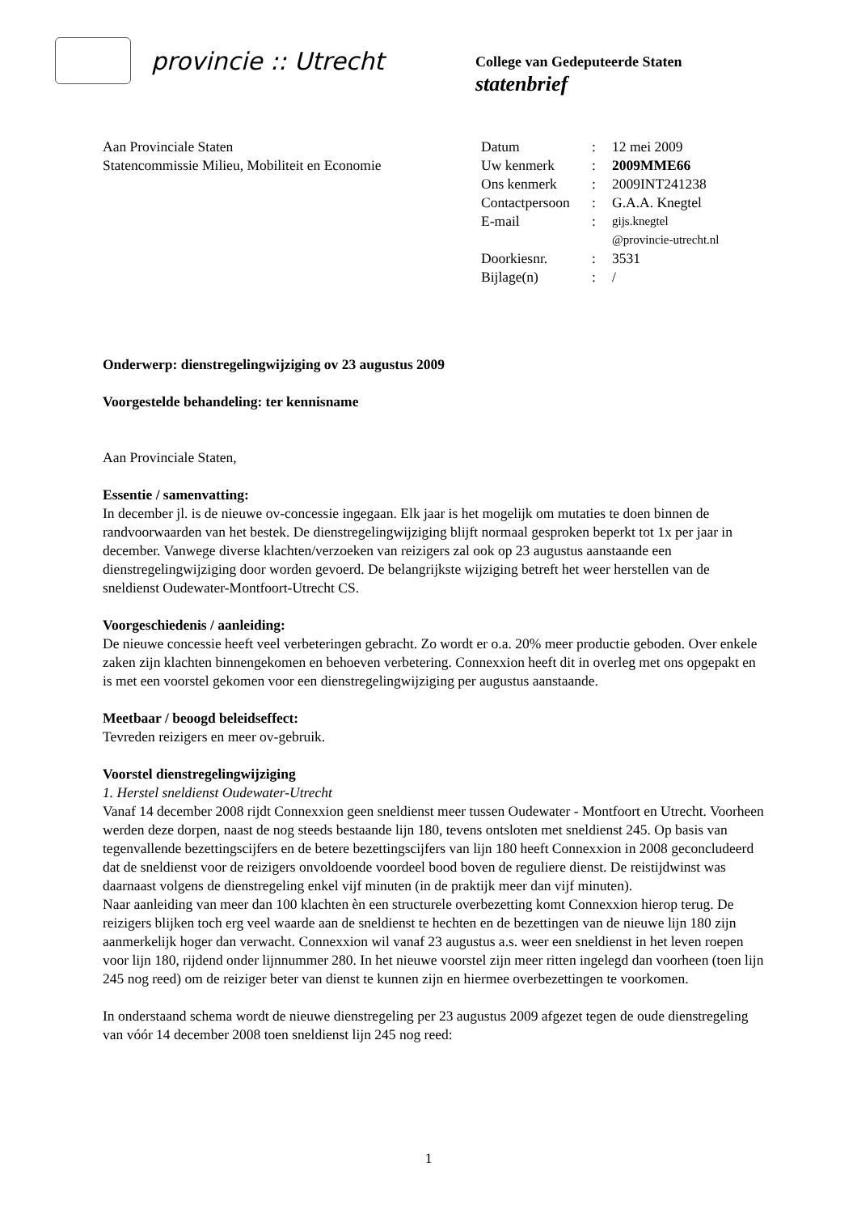provincie :: Utrecht
College van Gedeputeerde Staten
statenbrief
Aan Provinciale Staten
Statencommissie Milieu, Mobiliteit en Economie
| Datum | : | 12 mei 2009 |
| Uw kenmerk | : | 2009MME66 |
| Ons kenmerk | : | 2009INT241238 |
| Contactpersoon | : | G.A.A. Knegtel |
| E-mail | : | gijs.knegtel @provincie-utrecht.nl |
| Doorkiesnr. | : | 3531 |
| Bijlage(n) | : | / |
Onderwerp: dienstregelingwijziging ov 23 augustus 2009
Voorgestelde behandeling: ter kennisname
Aan Provinciale Staten,
Essentie / samenvatting:
In december jl. is de nieuwe ov-concessie ingegaan. Elk jaar is het mogelijk om mutaties te doen binnen de randvoorwaarden van het bestek. De dienstregelingwijziging blijft normaal gesproken beperkt tot 1x per jaar in december. Vanwege diverse klachten/verzoeken van reizigers zal ook op 23 augustus aanstaande een dienstregelingwijziging door worden gevoerd. De belangrijkste wijziging betreft het weer herstellen van de sneldienst Oudewater-Montfoort-Utrecht CS.
Voorgeschiedenis / aanleiding:
De nieuwe concessie heeft veel verbeteringen gebracht. Zo wordt er o.a. 20% meer productie geboden. Over enkele zaken zijn klachten binnengekomen en behoeven verbetering. Connexxion heeft dit in overleg met ons opgepakt en is met een voorstel gekomen voor een dienstregelingwijziging per augustus aanstaande.
Meetbaar / beoogd beleidseffect:
Tevreden reizigers en meer ov-gebruik.
Voorstel dienstregelingwijziging
1. Herstel sneldienst Oudewater-Utrecht
Vanaf 14 december 2008 rijdt Connexxion geen sneldienst meer tussen Oudewater - Montfoort en Utrecht. Voorheen werden deze dorpen, naast de nog steeds bestaande lijn 180, tevens ontsloten met sneldienst 245. Op basis van tegenvallende bezettingscijfers en de betere bezettingscijfers van lijn 180 heeft Connexxion in 2008 geconcludeerd dat de sneldienst voor de reizigers onvoldoende voordeel bood boven de reguliere dienst. De reistijdwinst was daarnaast volgens de dienstregeling enkel vijf minuten (in de praktijk meer dan vijf minuten).
Naar aanleiding van meer dan 100 klachten èn een structurele overbezetting komt Connexxion hierop terug. De reizigers blijken toch erg veel waarde aan de sneldienst te hechten en de bezettingen van de nieuwe lijn 180 zijn aanmerkelijk hoger dan verwacht. Connexxion wil vanaf 23 augustus a.s. weer een sneldienst in het leven roepen voor lijn 180, rijdend onder lijnnummer 280. In het nieuwe voorstel zijn meer ritten ingelegd dan voorheen (toen lijn 245 nog reed) om de reiziger beter van dienst te kunnen zijn en hiermee overbezettingen te voorkomen.
In onderstaand schema wordt de nieuwe dienstregeling per 23 augustus 2009 afgezet tegen de oude dienstregeling van vóór 14 december 2008 toen sneldienst lijn 245 nog reed:
1